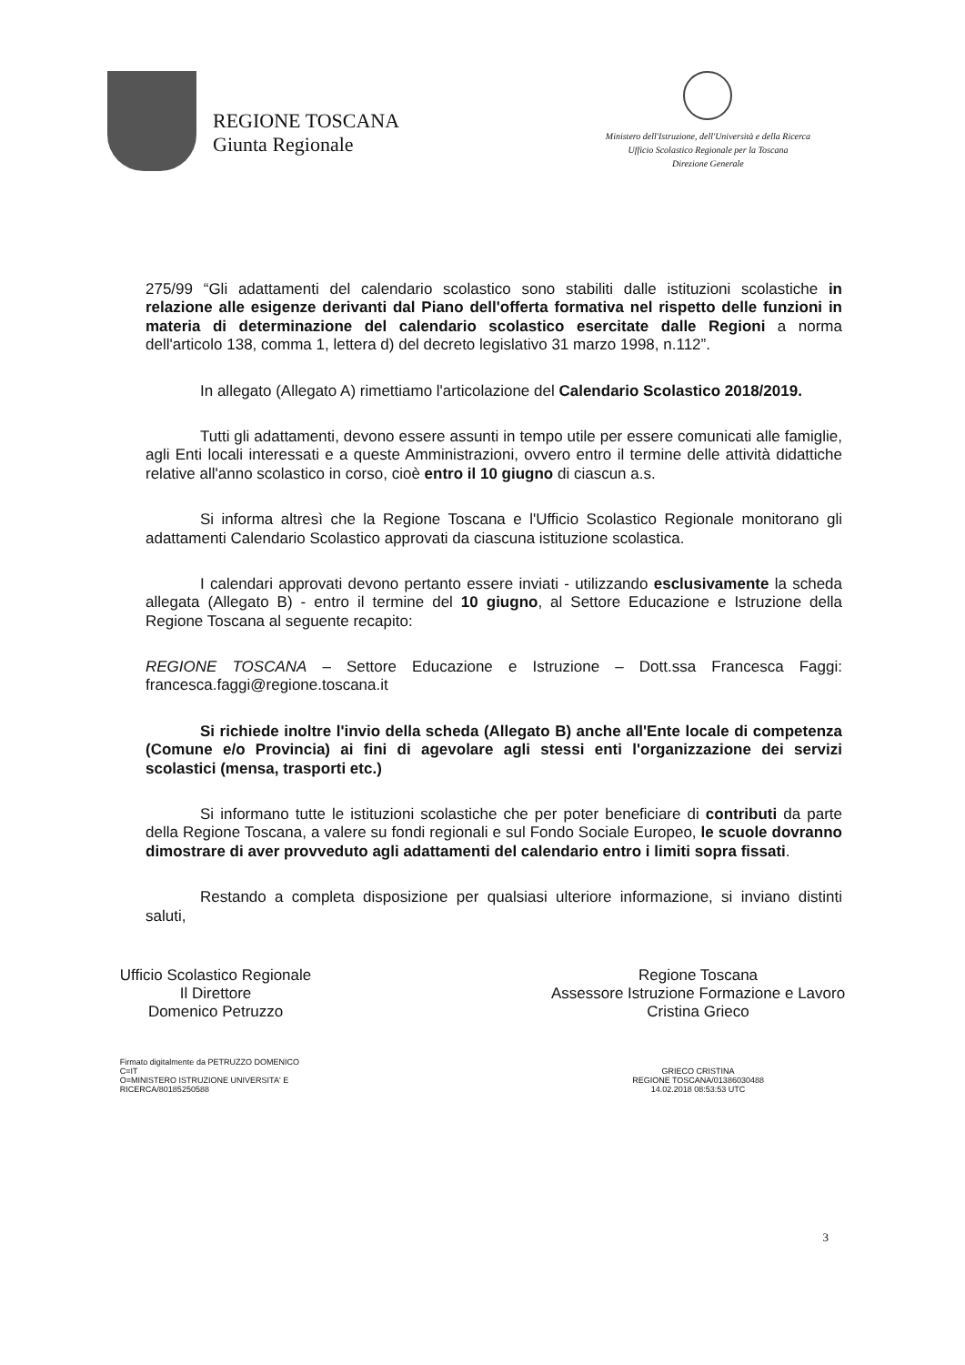REGIONE TOSCANA
Giunta Regionale
Ministero dell'Istruzione, dell'Università e della Ricerca
Ufficio Scolastico Regionale per la Toscana
Direzione Generale
275/99 “Gli adattamenti del calendario scolastico sono stabiliti dalle istituzioni scolastiche in relazione alle esigenze derivanti dal Piano dell'offerta formativa nel rispetto delle funzioni in materia di determinazione del calendario scolastico esercitate dalle Regioni a norma dell'articolo 138, comma 1, lettera d) del decreto legislativo 31 marzo 1998, n.112”.
In allegato (Allegato A) rimettiamo l'articolazione del Calendario Scolastico 2018/2019.
Tutti gli adattamenti, devono essere assunti in tempo utile per essere comunicati alle famiglie, agli Enti locali interessati e a queste Amministrazioni, ovvero entro il termine delle attività didattiche relative all'anno scolastico in corso, cioè entro il 10 giugno di ciascun a.s.
Si informa altresì che la Regione Toscana e l'Ufficio Scolastico Regionale monitorano gli adattamenti Calendario Scolastico approvati da ciascuna istituzione scolastica.
I calendari approvati devono pertanto essere inviati - utilizzando esclusivamente la scheda allegata (Allegato B) - entro il termine del 10 giugno, al Settore Educazione e Istruzione della Regione Toscana al seguente recapito:
REGIONE TOSCANA – Settore Educazione e Istruzione – Dott.ssa Francesca Faggi: francesca.faggi@regione.toscana.it
Si richiede inoltre l'invio della scheda (Allegato B) anche all'Ente locale di competenza (Comune e/o Provincia) ai fini di agevolare agli stessi enti l'organizzazione dei servizi scolastici (mensa, trasporti etc.)
Si informano tutte le istituzioni scolastiche che per poter beneficiare di contributi da parte della Regione Toscana, a valere su fondi regionali e sul Fondo Sociale Europeo, le scuole dovranno dimostrare di aver provveduto agli adattamenti del calendario entro i limiti sopra fissati.
Restando a completa disposizione per qualsiasi ulteriore informazione, si inviano distinti saluti,
Ufficio Scolastico Regionale
Il Direttore
Domenico Petruzzo
Firmato digitalmente da PETRUZZO DOMENICO
C=IT
O=MINISTERO ISTRUZIONE UNIVERSITA' E
RICERCA/80185250588
Regione Toscana
Assessore Istruzione Formazione e Lavoro
Cristina Grieco
GRIECO CRISTINA
REGIONE TOSCANA/01386030488
14.02.2018 08:53:53 UTC
3